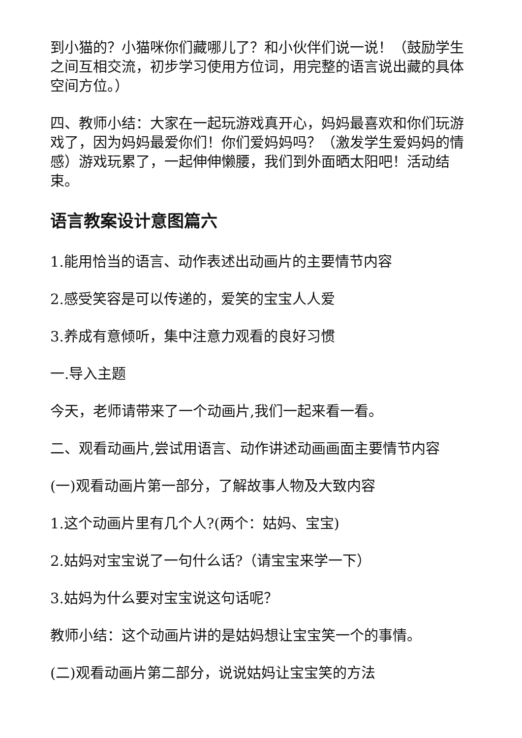到小猫的？小猫咪你们藏哪儿了？和小伙伴们说一说！（鼓励学生之间互相交流，初步学习使用方位词，用完整的语言说出藏的具体空间方位。）
四、教师小结：大家在一起玩游戏真开心，妈妈最喜欢和你们玩游戏了，因为妈妈最爱你们！你们爱妈妈吗？（激发学生爱妈妈的情感）游戏玩累了，一起伸伸懒腰，我们到外面晒太阳吧！活动结束。
语言教案设计意图篇六
1.能用恰当的语言、动作表述出动画片的主要情节内容
2.感受笑容是可以传递的，爱笑的宝宝人人爱
3.养成有意倾听，集中注意力观看的良好习惯
一.导入主题
今天，老师请带来了一个动画片,我们一起来看一看。
二、观看动画片,尝试用语言、动作讲述动画画面主要情节内容
(一)观看动画片第一部分，了解故事人物及大致内容
1.这个动画片里有几个人?(两个：姑妈、宝宝)
2.姑妈对宝宝说了一句什么话?（请宝宝来学一下）
3.姑妈为什么要对宝宝说这句话呢？
教师小结：这个动画片讲的是姑妈想让宝宝笑一个的事情。
(二)观看动画片第二部分，说说姑妈让宝宝笑的方法